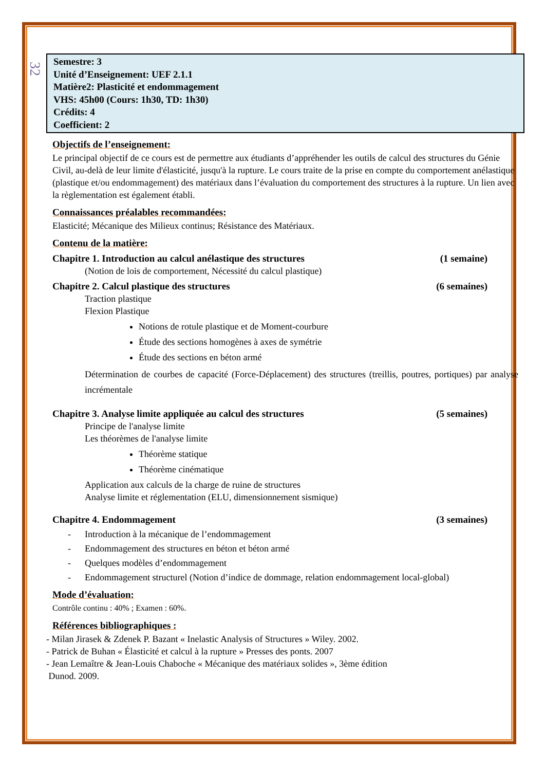32
Semestre: 3
Unité d’Enseignement: UEF 2.1.1
Matière2: Plasticité et endommagement
VHS: 45h00 (Cours: 1h30, TD: 1h30)
Crédits: 4
Coefficient: 2
Objectifs de l’enseignement:
Le principal objectif de ce cours est de permettre aux étudiants d’appréhender les outils de calcul des structures du Génie Civil, au-delà de leur limite d'élasticité, jusqu'à la rupture. Le cours traite de la prise en compte du comportement anélastique (plastique et/ou endommagement) des matériaux dans l’évaluation du comportement des structures à la rupture. Un lien avec la règlementation est également établi.
Connaissances préalables recommandées:
Elasticité; Mécanique des Milieux continus; Résistance des Matériaux.
Contenu de la matière:
Chapitre 1. Introduction au calcul anélastique des structures (1 semaine)
(Notion de lois de comportement, Nécessité du calcul plastique)
Chapitre 2. Calcul plastique des structures (6 semaines)
Traction plastique
Flexion Plastique
Notions de rotule plastique et de Moment-courbure
Étude des sections homogènes à axes de symétrie
Étude des sections en béton armé
Détermination de courbes de capacité (Force-Déplacement) des structures (treillis, poutres, portiques) par analyse incrémentale
Chapitre 3. Analyse limite appliquée au calcul des structures (5 semaines)
Principe de l'analyse limite
Les théorèmes de l'analyse limite
Théorème statique
Théorème cinématique
Application aux calculs de la charge de ruine de structures
Analyse limite et réglementation (ELU, dimensionnement sismique)
Chapitre 4. Endommagement (3 semaines)
- Introduction à la mécanique de l’endommagement
- Endommagement des structures en béton et béton armé
- Quelques modèles d’endommagement
- Endommagement structurel (Notion d’indice de dommage, relation endommagement local-global)
Mode d’évaluation:
Contrôle continu : 40% ; Examen : 60%.
Références bibliographiques :
- Milan Jirasek & Zdenek P. Bazant « Inelastic Analysis of Structures » Wiley. 2002.
- Patrick de Buhan « Élasticité et calcul à la rupture » Presses des ponts. 2007
- Jean Lemaître & Jean-Louis Chaboche « Mécanique des matériaux solides », 3ème édition
Dunod. 2009.